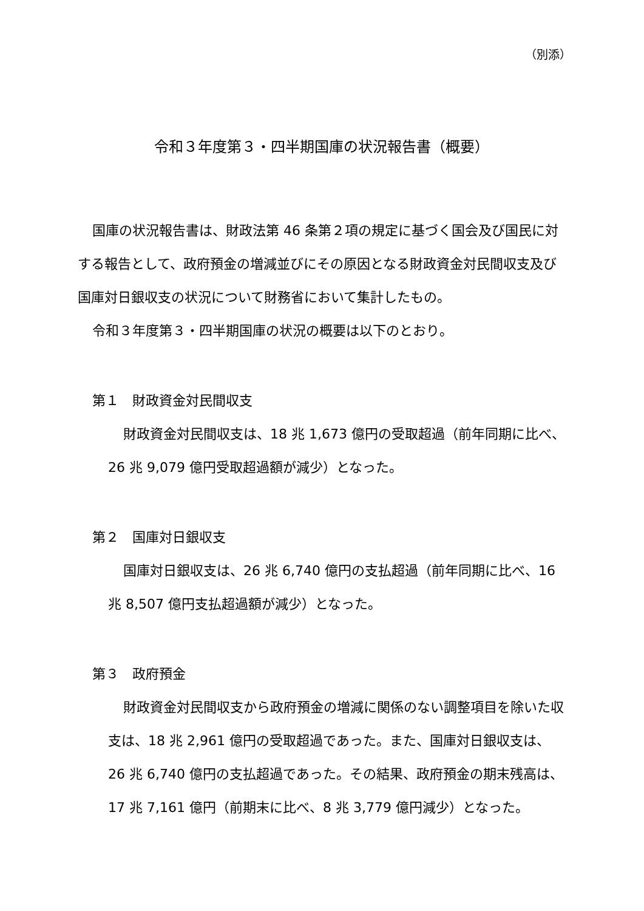（別添）
令和３年度第３・四半期国庫の状況報告書（概要）
国庫の状況報告書は、財政法第 46 条第２項の規定に基づく国会及び国民に対する報告として、政府預金の増減並びにその原因となる財政資金対民間収支及び国庫対日銀収支の状況について財務省において集計したもの。
令和３年度第３・四半期国庫の状況の概要は以下のとおり。
第１　財政資金対民間収支
財政資金対民間収支は、18 兆 1,673 億円の受取超過（前年同期に比べ、26 兆 9,079 億円受取超過額が減少）となった。
第２　国庫対日銀収支
国庫対日銀収支は、26 兆 6,740 億円の支払超過（前年同期に比べ、16 兆 8,507 億円支払超過額が減少）となった。
第３　政府預金
財政資金対民間収支から政府預金の増減に関係のない調整項目を除いた収支は、18 兆 2,961 億円の受取超過であった。また、国庫対日銀収支は、26 兆 6,740 億円の支払超過であった。その結果、政府預金の期末残高は、17 兆 7,161 億円（前期末に比べ、8 兆 3,779 億円減少）となった。